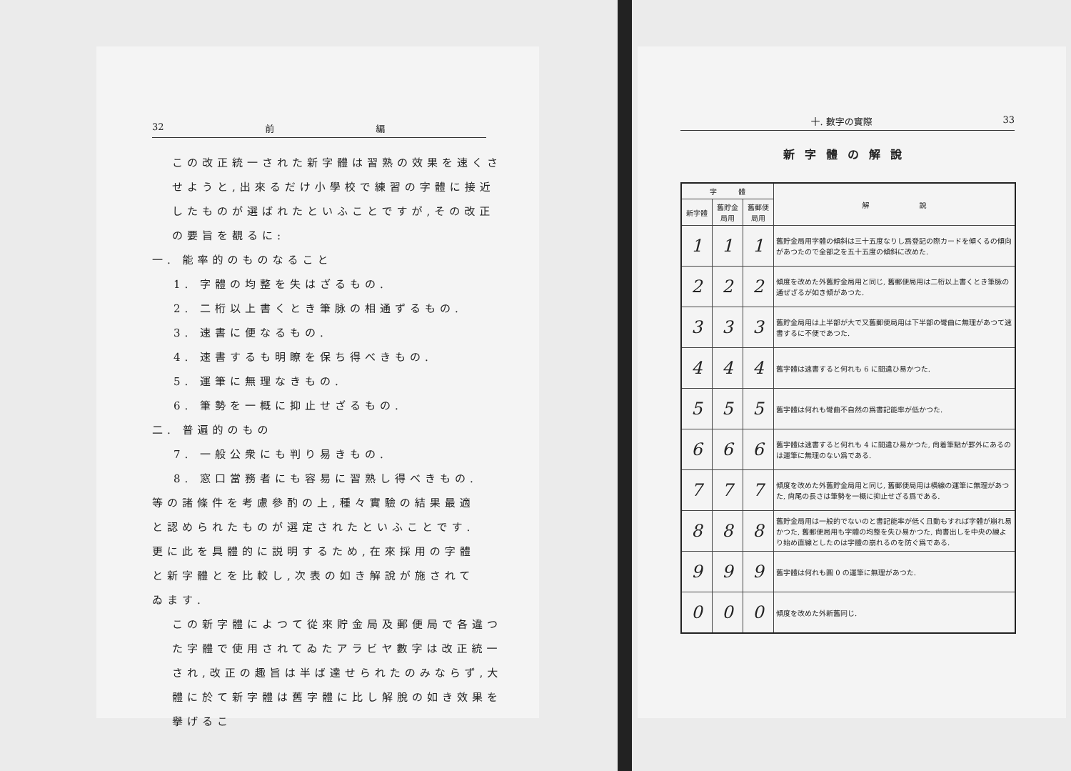32 前 編
この改正統一された新字體は習熟の效果を速くさせようと,出來るだけ小學校で練習の字體に接近したものが選ばれたといふことですが,その改正の要旨を覩るに:
一. 能率的のものなること
1. 字體の均整を失はざるもの.
2. 二桁以上書くとき筆脉の相通ずるもの.
3. 速書に便なるもの.
4. 速書するも明瞭を保ち得べきもの.
5. 運筆に無理なきもの.
6. 筆勢を一概に抑止せざるもの.
二. 普遍的のもの
7. 一般公衆にも判り易きもの.
8. 窓口當務者にも容易に習熟し得べきもの.
等の諸條件を考慮參酌の上,種々實驗の結果最適と認められたものが選定されたといふことです. 更に此を具體的に説明するため,在來採用の字體と新字體とを比較し,次表の如き解說が施されてゐます.
この新字體によつて從來貯金局及郵便局で各違つた字體で使用されてゐたアラビヤ數字は改正統一され,改正の趣旨は半ば達せられたのみならず,大體に於て新字體は舊字體に比し解脫の如き效果を擧げるこ
十. 數字の實際 33
新字體の解說
| 字 體 | | | 解 說 |
| --- | --- | --- | --- |
| 新字體 | 舊貯金局用 | 舊郵便局用 | |
| 1 | 1 | 1 | 舊貯金局用字體の傾斜は三十五度なりし爲登記の際カードを傾くるの傾向があつたので全部之を五十五度の傾斜に改めた. |
| 2 | 2 | 2 | 傾度を改めた外舊貯金局用と同じ, 舊郵便局用は二桁以上書くとき筆脉の通ぜざるが如き傾があつた. |
| 3 | 3 | 3 | 舊貯金局用は上半部が大で又舊郵便局用は下半部の彎曲に無理があつて速書するに不便であつた. |
| 4 | 4 | 4 | 舊字體は速書すると何れも 6 に間違ひ易かつた. |
| 5 | 5 | 5 | 舊字體は何れも彎曲不自然の爲書記能率が低かつた. |
| 6 | 6 | 6 | 舊字體は速書すると何れも 4 に間違ひ易かつた, 尙着筆點が罫外にあるのは運筆に無理のない爲である. |
| 7 | 7 | 7 | 傾度を改めた外舊貯金局用と同じ, 舊郵便局用は横線の運筆に無理があつた, 尙尾の長さは筆勢を一概に抑止せざる爲である. |
| 8 | 8 | 8 | 舊貯金局用は一般的でないのと書記能率が低く且動もすれば字體が崩れ易かつた, 舊郵便局用も字體の均整を失ひ易かつた, 尙書出しを中央の線より始め直線としたのは字體の崩れるのを防ぐ爲である. |
| 9 | 9 | 9 | 舊字體は何れも圓 0 の運筆に無理があつた. |
| 0 | 0 | 0 | 傾度を改めた外新舊同じ. |